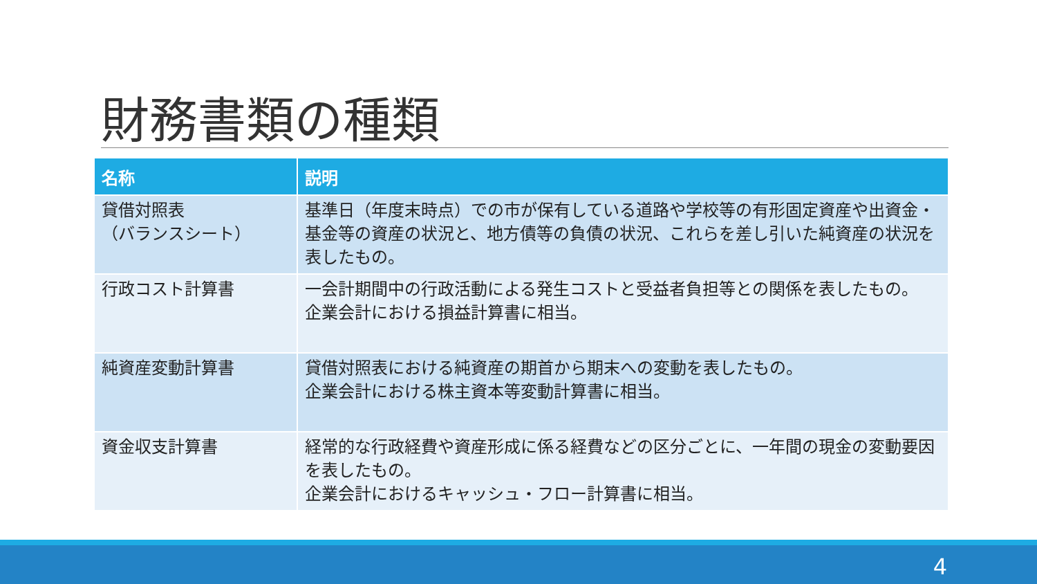財務書類の種類
| 名称 | 説明 |
| --- | --- |
| 貸借対照表 （バランスシート） | 基準日（年度末時点）での市が保有している道路や学校等の有形固定資産や出資金・基金等の資産の状況と、地方債等の負債の状況、これらを差し引いた純資産の状況を表したもの。 |
| 行政コスト計算書 | 一会計期間中の行政活動による発生コストと受益者負担等との関係を表したもの。 企業会計における損益計算書に相当。 |
| 純資産変動計算書 | 貸借対照表における純資産の期首から期末への変動を表したもの。 企業会計における株主資本等変動計算書に相当。 |
| 資金収支計算書 | 経常的な行政経費や資産形成に係る経費などの区分ごとに、一年間の現金の変動要因を表したもの。 企業会計におけるキャッシュ・フロー計算書に相当。 |
4